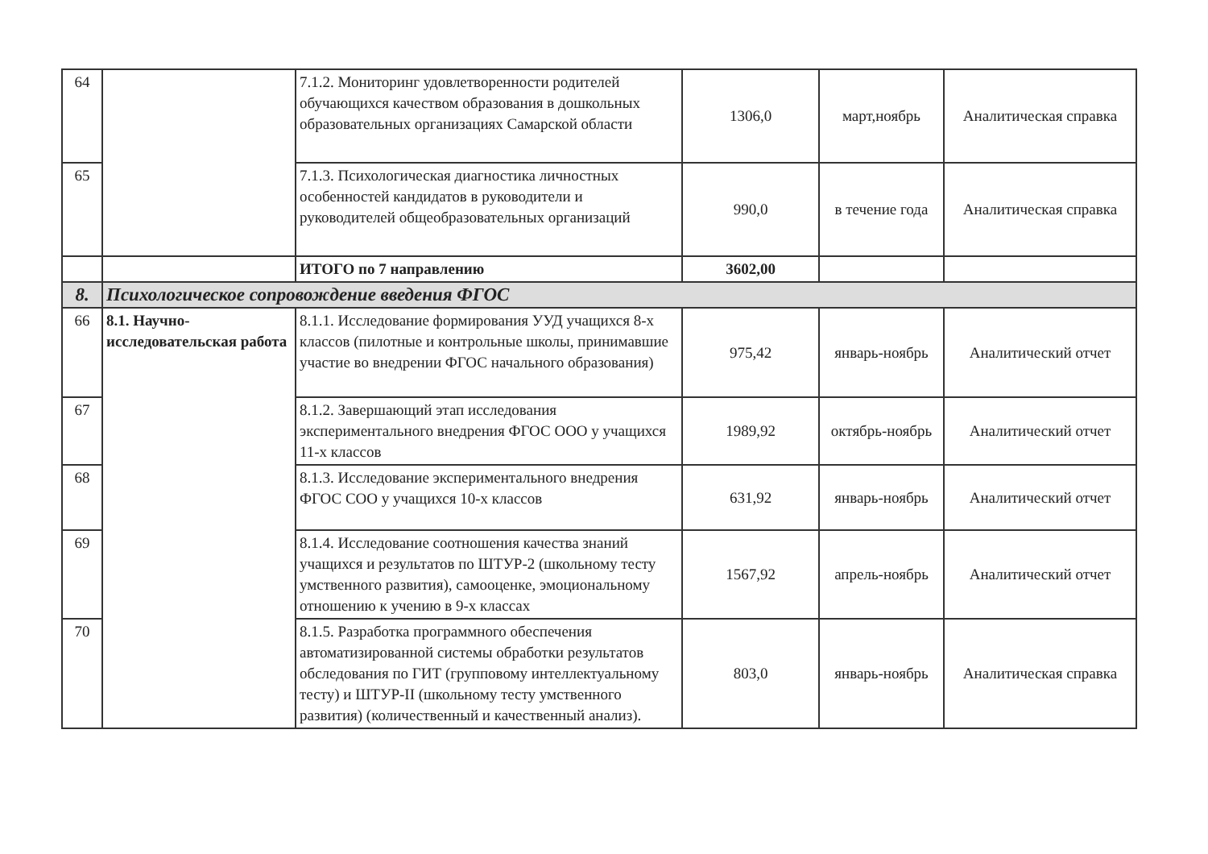| 64 | | 7.1.2. Мониторинг удовлетворенности родителей обучающихся качеством образования в дошкольных образовательных организациях Самарской области | 1306,0 | март,ноябрь | Аналитическая справка |
| 65 | | 7.1.3. Психологическая диагностика личностных особенностей кандидатов в руководители и руководителей общеобразовательных организаций | 990,0 | в течение года | Аналитическая справка |
| | | ИТОГО по 7 направлению | 3602,00 | | |
| 8. | Психологическое сопровождение введения ФГОС | | | | |
| 66 | 8.1. Научно-исследовательская работа | 8.1.1. Исследование формирования УУД учащихся 8-х классов (пилотные и контрольные школы, принимавшие участие во внедрении ФГОС начального образования) | 975,42 | январь-ноябрь | Аналитический отчет |
| 67 | | 8.1.2. Завершающий этап исследования экспериментального внедрения ФГОС ООО у учащихся 11-х классов | 1989,92 | октябрь-ноябрь | Аналитический отчет |
| 68 | | 8.1.3. Исследование экспериментального внедрения ФГОС СОО у учащихся 10-х классов | 631,92 | январь-ноябрь | Аналитический отчет |
| 69 | | 8.1.4. Исследование соотношения качества знаний учащихся и результатов по ШТУР-2 (школьному тесту умственного развития), самооценке, эмоциональному отношению к учению в 9-х классах | 1567,92 | апрель-ноябрь | Аналитический отчет |
| 70 | | 8.1.5. Разработка программного обеспечения автоматизированной системы обработки результатов обследования по ГИТ (групповому интеллектуальному тесту) и ШТУР-II (школьному тесту умственного развития) (количественный и качественный анализ). | 803,0 | январь-ноябрь | Аналитическая справка |